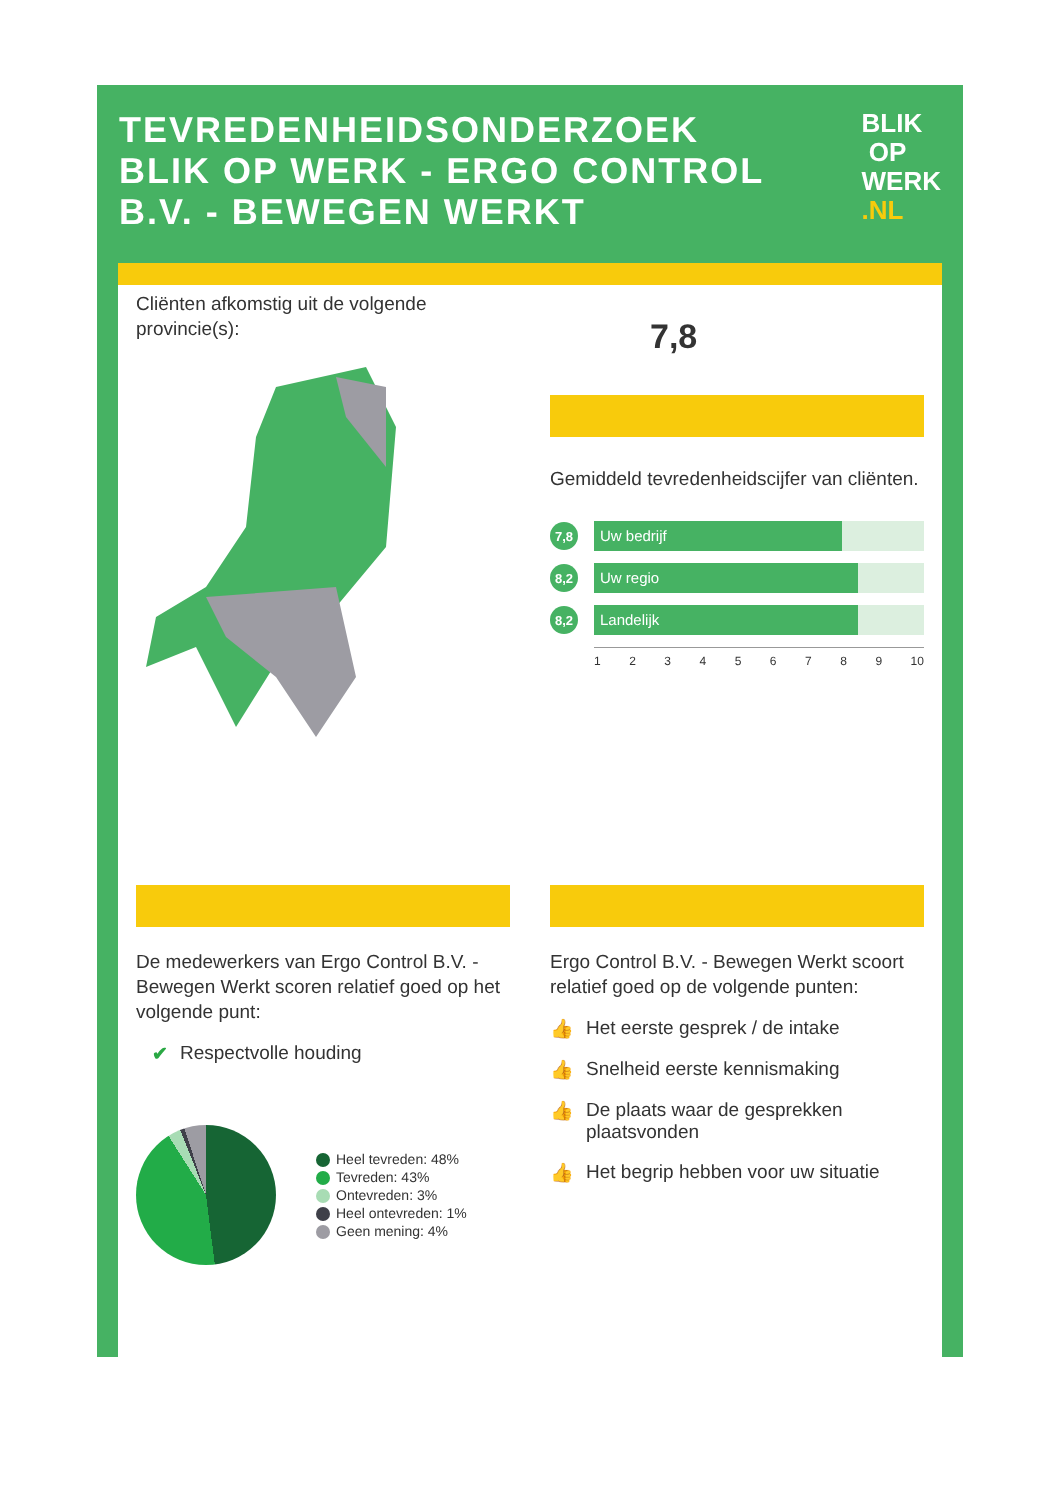TEVREDENHEIDSONDERZOEK
BLIK OP WERK - ERGO CONTROL
B.V. - BEWEGEN WERKT
BLIK
OP
WERK
.NL
Cliënten afkomstig uit de volgende provincie(s):
7,8
Gemiddeld tevredenheidscijfer van cliënten.
7,8
Uw bedrijf
8,2
Uw regio
8,2
Landelijk
123456789 10
De medewerkers van Ergo Control B.V. - Bewegen Werkt scoren relatief goed op het volgende punt:
✔ Respectvolle houding
Heel tevreden: 48%
Tevreden: 43%
Ontevreden: 3%
Heel ontevreden: 1%
Geen mening: 4%
Ergo Control B.V. - Bewegen Werkt scoort relatief goed op de volgende punten:
👍 Het eerste gesprek / de intake
👍 Snelheid eerste kennismaking
👍 De plaats waar de gesprekken plaatsvonden
👍 Het begrip hebben voor uw situatie